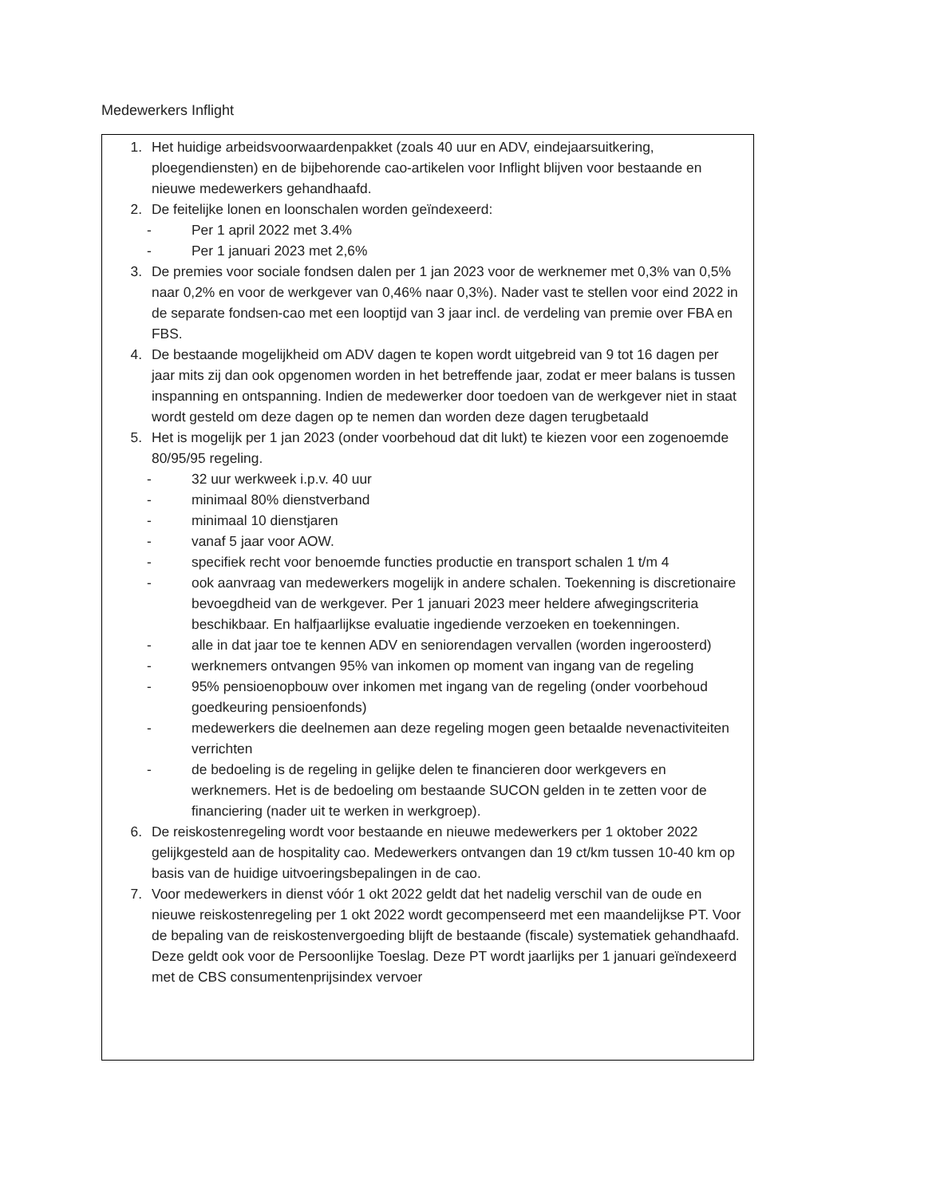Medewerkers Inflight
1. Het huidige arbeidsvoorwaardenpakket (zoals 40 uur en ADV, eindejaarsuitkering, ploegendiensten) en de bijbehorende cao-artikelen voor Inflight blijven voor bestaande en nieuwe medewerkers gehandhaafd.
2. De feitelijke lonen en loonschalen worden geïndexeerd:
- Per 1 april 2022 met 3.4%
- Per 1 januari 2023 met 2,6%
3. De premies voor sociale fondsen dalen per 1 jan 2023 voor de werknemer met 0,3% van 0,5% naar 0,2% en voor de werkgever van 0,46% naar 0,3%). Nader vast te stellen voor eind 2022 in de separate fondsen-cao met een looptijd van 3 jaar incl. de verdeling van premie over FBA en FBS.
4. De bestaande mogelijkheid om ADV dagen te kopen wordt uitgebreid van 9 tot 16 dagen per jaar mits zij dan ook opgenomen worden in het betreffende jaar, zodat er meer balans is tussen inspanning en ontspanning. Indien de medewerker door toedoen van de werkgever niet in staat wordt gesteld om deze dagen op te nemen dan worden deze dagen terugbetaald
5. Het is mogelijk per 1 jan 2023 (onder voorbehoud dat dit lukt) te kiezen voor een zogenoemde 80/95/95 regeling.
- 32 uur werkweek i.p.v. 40 uur
- minimaal 80% dienstverband
- minimaal 10 dienstjaren
- vanaf 5 jaar voor AOW.
- specifiek recht voor benoemde functies productie en transport schalen 1 t/m 4
- ook aanvraag van medewerkers mogelijk in andere schalen. Toekenning is discretionaire bevoegdheid van de werkgever. Per 1 januari 2023 meer heldere afwegingscriteria beschikbaar. En halfjaarlijkse evaluatie ingediende verzoeken en toekenningen.
- alle in dat jaar toe te kennen ADV en seniorendagen vervallen (worden ingeroosterd)
- werknemers ontvangen 95% van inkomen op moment van ingang van de regeling
- 95% pensioenopbouw over inkomen met ingang van de regeling (onder voorbehoud goedkeuring pensioenfonds)
- medewerkers die deelnemen aan deze regeling mogen geen betaalde nevenactiviteiten verrichten
- de bedoeling is de regeling in gelijke delen te financieren door werkgevers en werknemers. Het is de bedoeling om bestaande SUCON gelden in te zetten voor de financiering (nader uit te werken in werkgroep).
6. De reiskostenregeling wordt voor bestaande en nieuwe medewerkers per 1 oktober 2022 gelijkgesteld aan de hospitality cao. Medewerkers ontvangen dan 19 ct/km tussen 10-40 km op basis van de huidige uitvoeringsbepalingen in de cao.
7. Voor medewerkers in dienst vóór 1 okt 2022 geldt dat het nadelig verschil van de oude en nieuwe reiskostenregeling per 1 okt 2022 wordt gecompenseerd met een maandelijkse PT. Voor de bepaling van de reiskostenvergoeding blijft de bestaande (fiscale) systematiek gehandhaafd. Deze geldt ook voor de Persoonlijke Toeslag. Deze PT wordt jaarlijks per 1 januari geïndexeerd met de CBS consumentenprijsindex vervoer